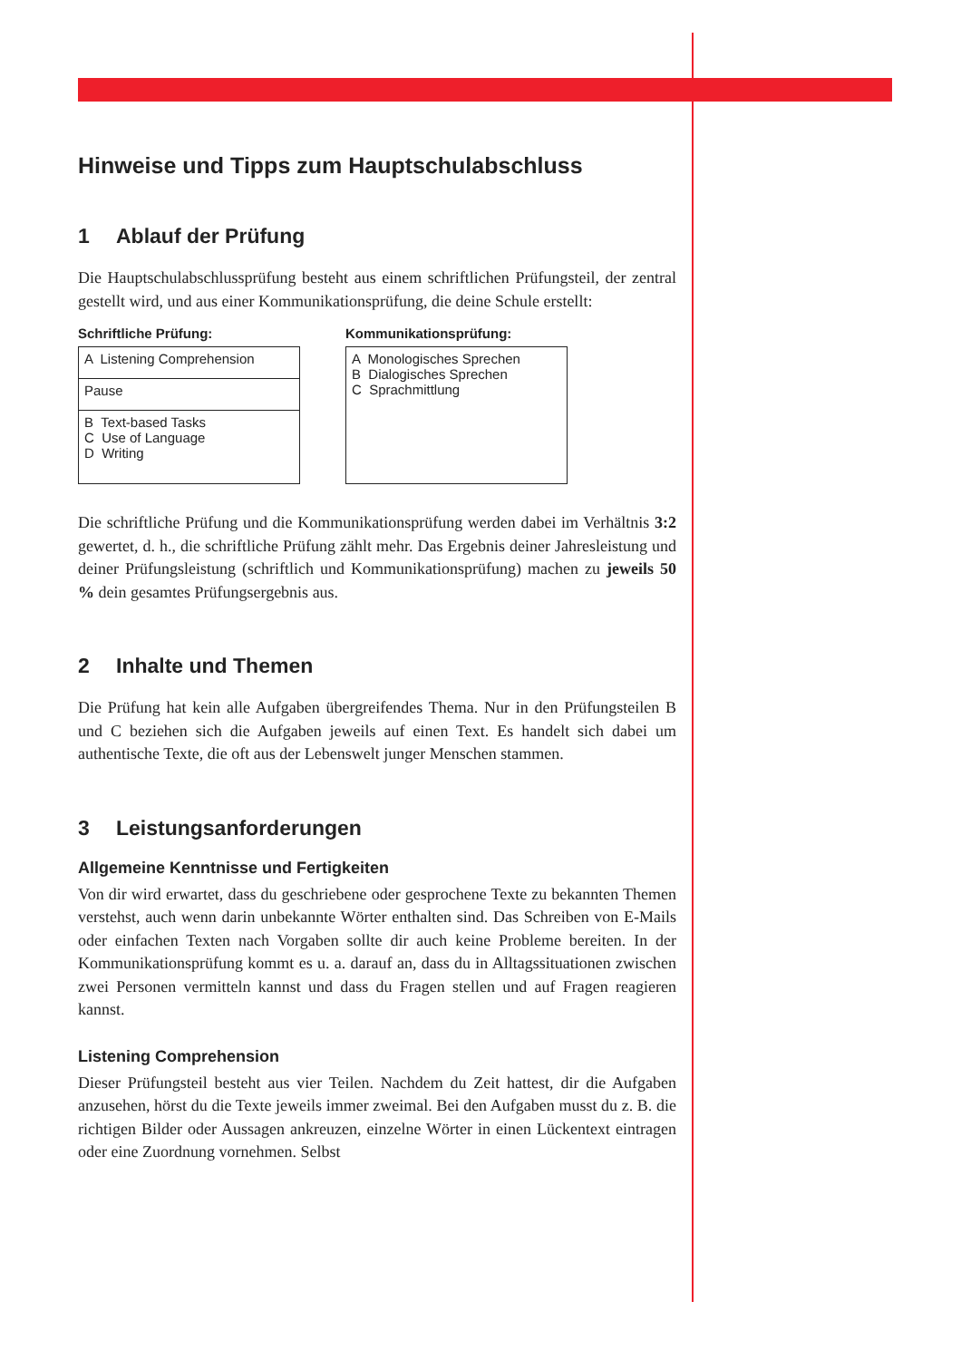Hinweise und Tipps zum Hauptschulabschluss
1 Ablauf der Prüfung
Die Hauptschulabschlussprüfung besteht aus einem schriftlichen Prüfungsteil, der zentral gestellt wird, und aus einer Kommunikationsprüfung, die deine Schule erstellt:
Schriftliche Prüfung:
| A Listening Comprehension |
| Pause |
| B Text-based Tasks C Use of Language D Writing |
Kommunikationsprüfung:
| A Monologisches Sprechen B Dialogisches Sprechen C Sprachmittlung |
Die schriftliche Prüfung und die Kommunikationsprüfung werden dabei im Verhältnis 3:2 gewertet, d. h., die schriftliche Prüfung zählt mehr. Das Ergebnis deiner Jahresleistung und deiner Prüfungsleistung (schriftlich und Kommunikationsprüfung) machen zu jeweils 50 % dein gesamtes Prüfungsergebnis aus.
2 Inhalte und Themen
Die Prüfung hat kein alle Aufgaben übergreifendes Thema. Nur in den Prüfungsteilen B und C beziehen sich die Aufgaben jeweils auf einen Text. Es handelt sich dabei um authentische Texte, die oft aus der Lebenswelt junger Menschen stammen.
3 Leistungsanforderungen
Allgemeine Kenntnisse und Fertigkeiten
Von dir wird erwartet, dass du geschriebene oder gesprochene Texte zu bekannten Themen verstehst, auch wenn darin unbekannte Wörter enthalten sind. Das Schreiben von E-Mails oder einfachen Texten nach Vorgaben sollte dir auch keine Probleme bereiten. In der Kommunikationsprüfung kommt es u. a. darauf an, dass du in Alltagssituationen zwischen zwei Personen vermitteln kannst und dass du Fragen stellen und auf Fragen reagieren kannst.
Listening Comprehension
Dieser Prüfungsteil besteht aus vier Teilen. Nachdem du Zeit hattest, dir die Aufgaben anzusehen, hörst du die Texte jeweils immer zweimal. Bei den Aufgaben musst du z. B. die richtigen Bilder oder Aussagen ankreuzen, einzelne Wörter in einen Lückentext eintragen oder eine Zuordnung vornehmen. Selbst